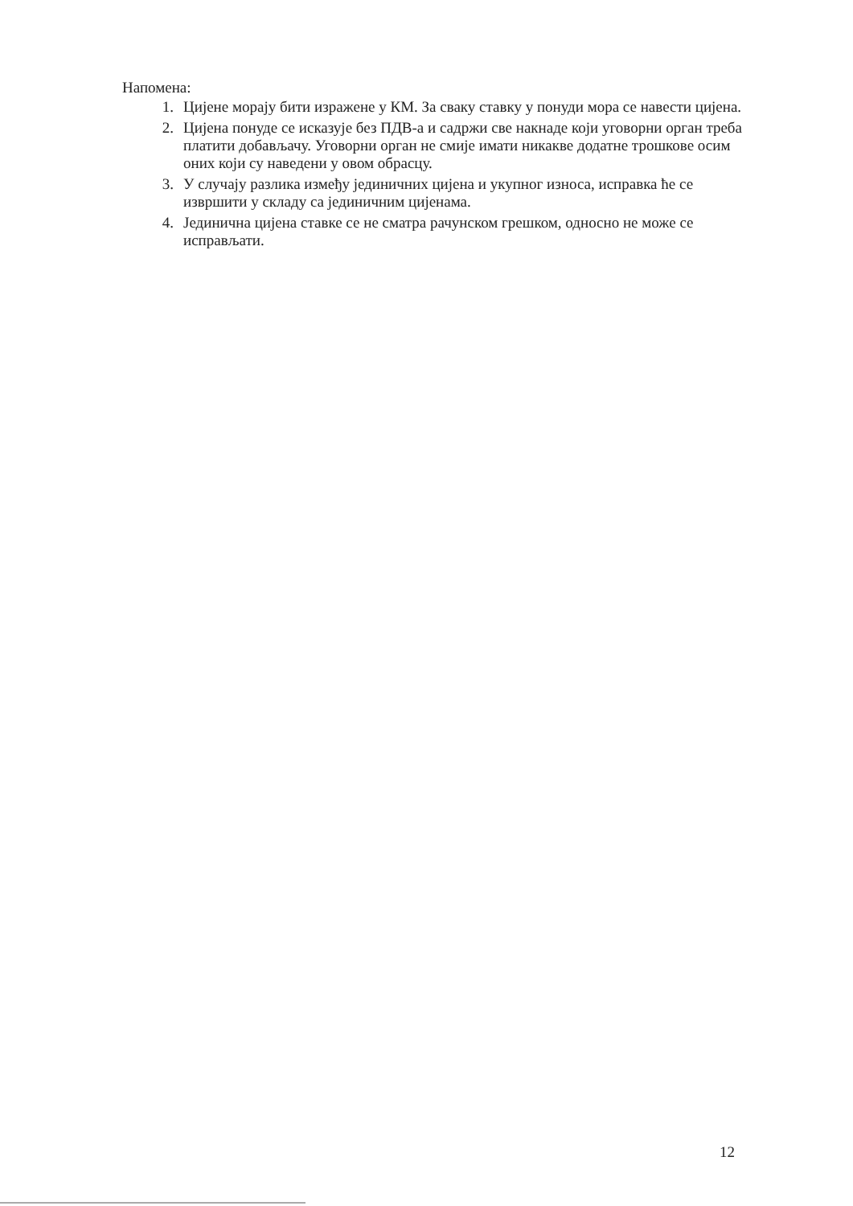Напомена:
1. Цијене морају бити изражене у КМ. За сваку ставку у понуди мора се навести цијена.
2. Цијена понуде се исказује без ПДВ-а и садржи све накнаде који уговорни орган треба платити добављачу. Уговорни орган не смије имати никакве додатне трошкове осим оних који су наведени у овом обрасцу.
3. У случају разлика између јединичних цијена и укупног износа, исправка ће се извршити у складу са јединичним цијенама.
4. Јединична цијена ставке се не сматра рачунском грешком, односно не може се исправљати.
12